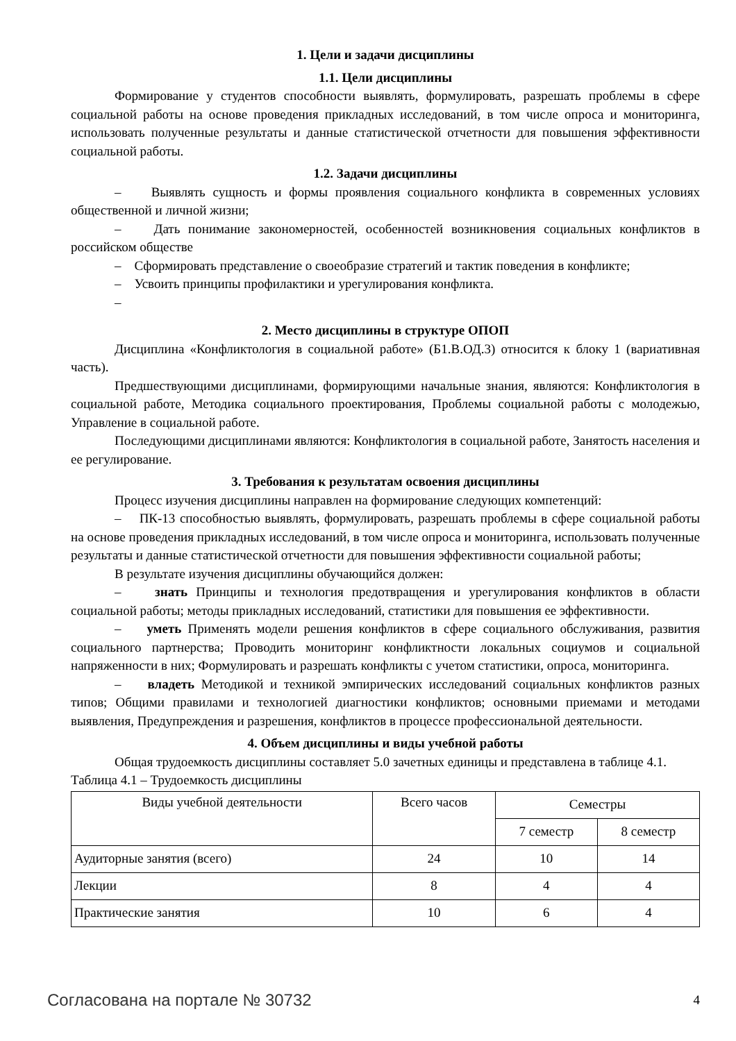1. Цели и задачи дисциплины
1.1. Цели дисциплины
Формирование у студентов способности выявлять, формулировать, разрешать проблемы в сфере социальной работы на основе проведения прикладных исследований, в том числе опроса и мониторинга, использовать полученные результаты и данные статистической отчетности для повышения эффективности социальной работы.
1.2. Задачи дисциплины
– Выявлять сущность и формы проявления социального конфликта в современных условиях общественной и личной жизни;
– Дать понимание закономерностей, особенностей возникновения социальных конфликтов в российском обществе
– Сформировать представление о своеобразие стратегий и тактик поведения в конфликте;
– Усвоить принципы профилактики и урегулирования конфликта.
–
2. Место дисциплины в структуре ОПОП
Дисциплина «Конфликтология в социальной работе» (Б1.В.ОД.3) относится к блоку 1 (вариативная часть).
Предшествующими дисциплинами, формирующими начальные знания, являются: Конфликтология в социальной работе, Методика социального проектирования, Проблемы социальной работы с молодежью, Управление в социальной работе.
Последующими дисциплинами являются: Конфликтология в социальной работе, Занятость населения и ее регулирование.
3. Требования к результатам освоения дисциплины
Процесс изучения дисциплины направлен на формирование следующих компетенций:
– ПК-13 способностью выявлять, формулировать, разрешать проблемы в сфере социальной работы на основе проведения прикладных исследований, в том числе опроса и мониторинга, использовать полученные результаты и данные статистической отчетности для повышения эффективности социальной работы;
В результате изучения дисциплины обучающийся должен:
– знать Принципы и технология предотвращения и урегулирования конфликтов в области социальной работы; методы прикладных исследований, статистики для повышения ее эффективности.
– уметь Применять модели решения конфликтов в сфере социального обслуживания, развития социального партнерства; Проводить мониторинг конфликтности локальных социумов и социальной напряженности в них; Формулировать и разрешать конфликты с учетом статистики, опроса, мониторинга.
– владеть Методикой и техникой эмпирических исследований социальных конфликтов разных типов; Общими правилами и технологией диагностики конфликтов; основными приемами и методами выявления, Предупреждения и разрешения, конфликтов в процессе профессиональной деятельности.
4. Объем дисциплины и виды учебной работы
Общая трудоемкость дисциплины составляет 5.0 зачетных единицы и представлена в таблице 4.1.
Таблица 4.1 – Трудоемкость дисциплины
| Виды учебной деятельности | Всего часов | Семестры | |
| --- | --- | --- | --- |
| | | 7 семестр | 8 семестр |
| Аудиторные занятия (всего) | 24 | 10 | 14 |
| Лекции | 8 | 4 | 4 |
| Практические занятия | 10 | 6 | 4 |
Согласована на портале № 30732 4